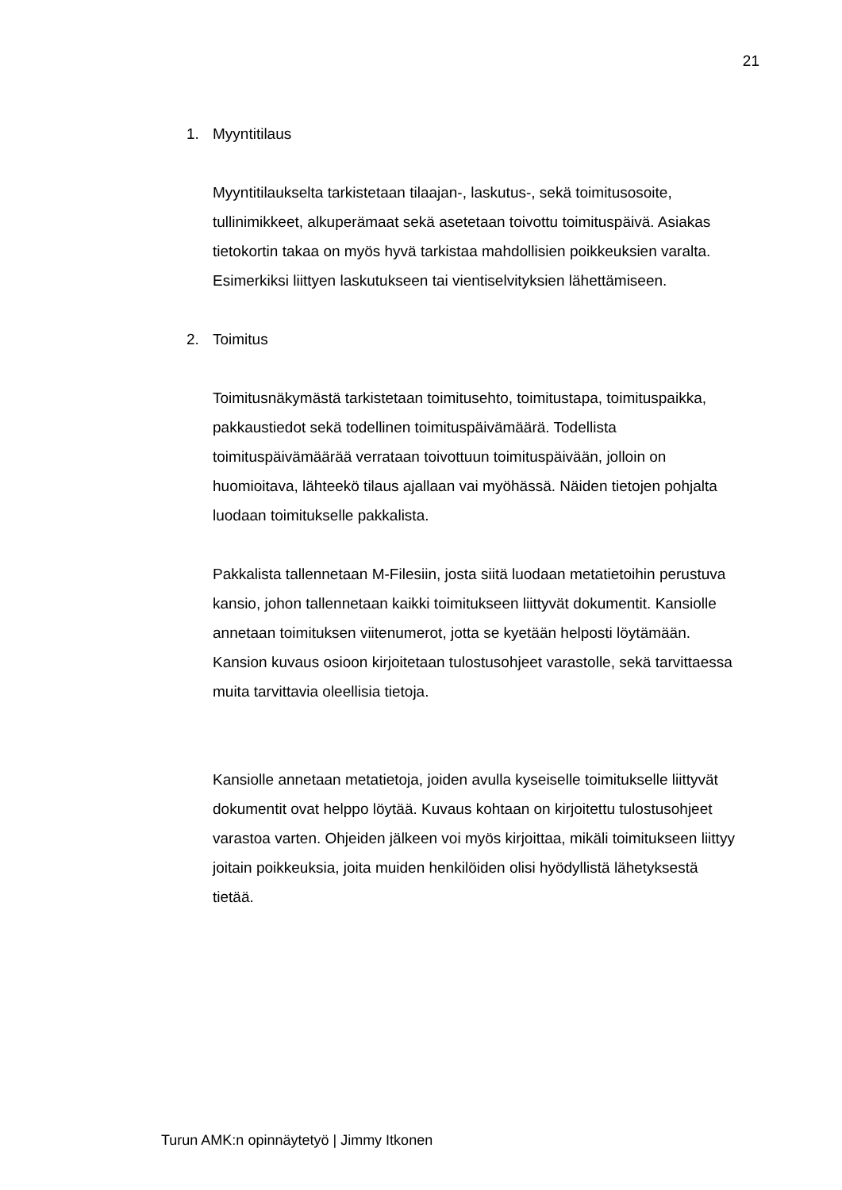21
1. Myyntitilaus
Myyntitilaukselta tarkistetaan tilaajan-, laskutus-, sekä toimitusosoite, tullinimikkeet, alkuperämaat sekä asetetaan toivottu toimituspäivä. Asiakas tietokortin takaa on myös hyvä tarkistaa mahdollisien poikkeuksien varalta. Esimerkiksi liittyen laskutukseen tai vientiselvityksien lähettämiseen.
2. Toimitus
Toimitusnäkymästä tarkistetaan toimitusehto, toimitustapa, toimituspaikka, pakkaustiedot sekä todellinen toimituspäivämäärä. Todellista toimituspäivämäärää verrataan toivottuun toimituspäivään, jolloin on huomioitava, lähteekö tilaus ajallaan vai myöhässä. Näiden tietojen pohjalta luodaan toimitukselle pakkalista.
Pakkalista tallennetaan M-Filesiin, josta siitä luodaan metatietoihin perustuva kansio, johon tallennetaan kaikki toimitukseen liittyvät dokumentit. Kansiolle annetaan toimituksen viitenumerot, jotta se kyetään helposti löytämään. Kansion kuvaus osioon kirjoitetaan tulostusohjeet varastolle, sekä tarvittaessa muita tarvittavia oleellisia tietoja.
Kansiolle annetaan metatietoja, joiden avulla kyseiselle toimitukselle liittyvät dokumentit ovat helppo löytää. Kuvaus kohtaan on kirjoitettu tulostusohjeet varastoa varten. Ohjeiden jälkeen voi myös kirjoittaa, mikäli toimitukseen liittyy joitain poikkeuksia, joita muiden henkilöiden olisi hyödyllistä lähetyksestä tietää.
Turun AMK:n opinnäytetyö | Jimmy Itkonen